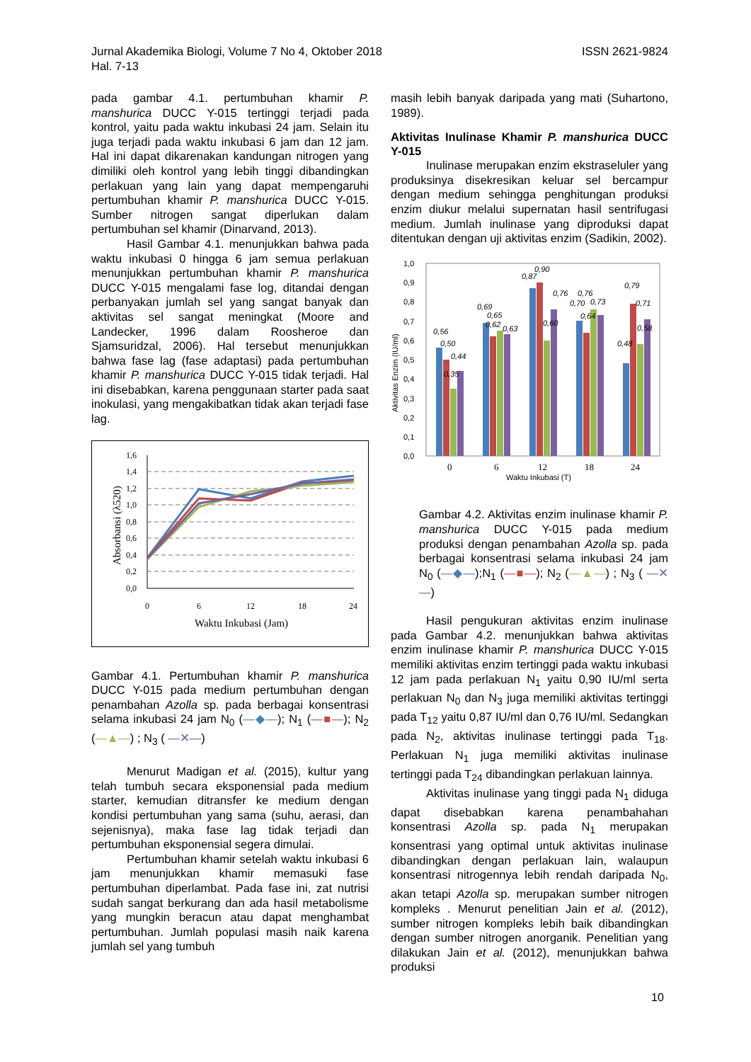Jurnal Akademika Biologi, Volume 7 No 4, Oktober 2018
Hal. 7-13
ISSN 2621-9824
pada gambar 4.1. pertumbuhan khamir P. manshurica DUCC Y-015 tertinggi terjadi pada kontrol, yaitu pada waktu inkubasi 24 jam. Selain itu juga terjadi pada waktu inkubasi 6 jam dan 12 jam. Hal ini dapat dikarenakan kandungan nitrogen yang dimiliki oleh kontrol yang lebih tinggi dibandingkan perlakuan yang lain yang dapat mempengaruhi pertumbuhan khamir P. manshurica DUCC Y-015. Sumber nitrogen sangat diperlukan dalam pertumbuhan sel khamir (Dinarvand, 2013).
Hasil Gambar 4.1. menunjukkan bahwa pada waktu inkubasi 0 hingga 6 jam semua perlakuan menunjukkan pertumbuhan khamir P. manshurica DUCC Y-015 mengalami fase log, ditandai dengan perbanyakan jumlah sel yang sangat banyak dan aktivitas sel sangat meningkat (Moore and Landecker, 1996 dalam Roosheroe dan Sjamsuridzal, 2006). Hal tersebut menunjukkan bahwa fase lag (fase adaptasi) pada pertumbuhan khamir P. manshurica DUCC Y-015 tidak terjadi. Hal ini disebabkan, karena penggunaan starter pada saat inokulasi, yang mengakibatkan tidak akan terjadi fase lag.
1,6
1,4
1,2
1,0
0,8
0,6
0,4
0,2
0,0
0
6
12
18
24
Waktu Inkubasi (Jam)
Absorbansi (λ520)
Gambar 4.1. Pertumbuhan khamir P. manshurica DUCC Y-015 pada medium pertumbuhan dengan penambahan Azolla sp. pada berbagai konsentrasi selama inkubasi 24 jam N<sub>0</sub> (—◆—); N<sub>1</sub> (—■—); N<sub>2</sub> (—▲—) ; N<sub>3</sub> ( —✕—)
Menurut Madigan et al. (2015), kultur yang telah tumbuh secara eksponensial pada medium starter, kemudian ditransfer ke medium dengan kondisi pertumbuhan yang sama (suhu, aerasi, dan sejenisnya), maka fase lag tidak terjadi dan pertumbuhan eksponensial segera dimulai.
Pertumbuhan khamir setelah waktu inkubasi 6 jam menunjukkan khamir memasuki fase pertumbuhan diperlambat. Pada fase ini, zat nutrisi sudah sangat berkurang dan ada hasil metabolisme yang mungkin beracun atau dapat menghambat pertumbuhan. Jumlah populasi masih naik karena jumlah sel yang tumbuh
masih lebih banyak daripada yang mati (Suhartono, 1989).
Aktivitas Inulinase Khamir P. manshurica DUCC Y-015
Inulinase merupakan enzim ekstraseluler yang produksinya disekresikan keluar sel bercampur dengan medium sehingga penghitungan produksi enzim diukur melalui supernatan hasil sentrifugasi medium. Jumlah inulinase yang diproduksi dapat ditentukan dengan uji aktivitas enzim (Sadikin, 2002).
1,0
0,9
0,8
0,7
0,6
0,5
0,4
0,3
0,2
0,1
0,0
0,56
0,50
0,44
0,35
0,69
0,65
0,62
0,63
0,87
0,90
0,60
0,76
0,70
0,76
0,73
0,64
0,79
0,71
0,58
0,48
0
6
12
18
24
Waktu Inkubasi (T)
Aktivitas Enzim (IU/ml)
Gambar 4.2. Aktivitas enzim inulinase khamir P. manshurica DUCC Y-015 pada medium produksi dengan penambahan Azolla sp. pada berbagai konsentrasi selama inkubasi 24 jam N<sub>0</sub> (—◆—);N<sub>1</sub> (—■—); N<sub>2</sub> (—▲—) ; N<sub>3</sub> ( —✕—)
Hasil pengukuran aktivitas enzim inulinase pada Gambar 4.2. menunjukkan bahwa aktivitas enzim inulinase khamir P. manshurica DUCC Y-015 memiliki aktivitas enzim tertinggi pada waktu inkubasi 12 jam pada perlakuan N<sub>1</sub> yaitu 0,90 IU/ml serta perlakuan N<sub>0</sub> dan N<sub>3</sub> juga memiliki aktivitas tertinggi pada T<sub>12</sub> yaitu 0,87 IU/ml dan 0,76 IU/ml. Sedangkan pada N<sub>2</sub>, aktivitas inulinase tertinggi pada T<sub>18</sub>. Perlakuan N<sub>1</sub> juga memiliki aktivitas inulinase tertinggi pada T<sub>24</sub> dibandingkan perlakuan lainnya.
Aktivitas inulinase yang tinggi pada N<sub>1</sub> diduga dapat disebabkan karena penambahahan konsentrasi Azolla sp. pada N<sub>1</sub> merupakan konsentrasi yang optimal untuk aktivitas inulinase dibandingkan dengan perlakuan lain, walaupun konsentrasi nitrogennya lebih rendah daripada N<sub>0</sub>, akan tetapi Azolla sp. merupakan sumber nitrogen kompleks . Menurut penelitian Jain et al. (2012), sumber nitrogen kompleks lebih baik dibandingkan dengan sumber nitrogen anorganik. Penelitian yang dilakukan Jain et al. (2012), menunjukkan bahwa produksi
10